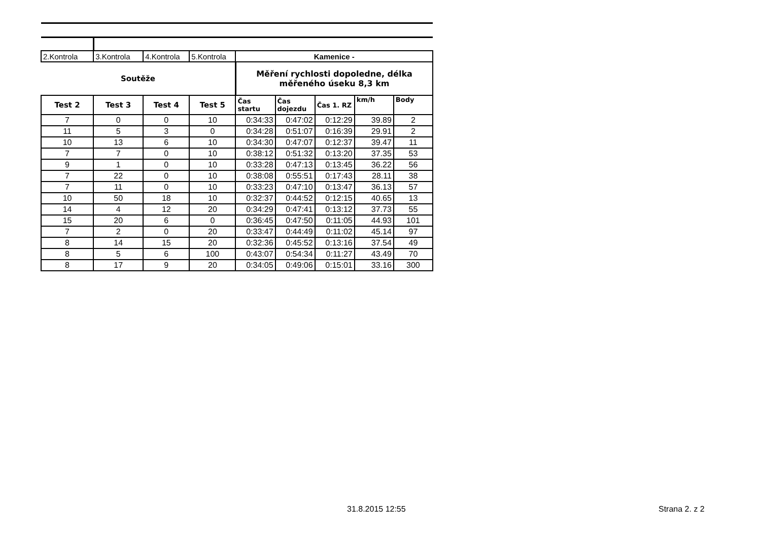| 2.Kontrola | 3.Kontrola | 4.Kontrola | 5.Kontrola | Kamenice - | | | | |
| Soutěže | | | | Měření rychlosti dopoledne, délka měřeného úseku 8,3 km | | | | |
| Test 2 | Test 3 | Test 4 | Test 5 | Čas startu | Čas dojezdu | Čas 1. RZ | km/h | Body |
| 7 | 0 | 0 | 10 | 0:34:33 | 0:47:02 | 0:12:29 | 39.89 | 2 |
| 11 | 5 | 3 | 0 | 0:34:28 | 0:51:07 | 0:16:39 | 29.91 | 2 |
| 10 | 13 | 6 | 10 | 0:34:30 | 0:47:07 | 0:12:37 | 39.47 | 11 |
| 7 | 7 | 0 | 10 | 0:38:12 | 0:51:32 | 0:13:20 | 37.35 | 53 |
| 9 | 1 | 0 | 10 | 0:33:28 | 0:47:13 | 0:13:45 | 36.22 | 56 |
| 7 | 22 | 0 | 10 | 0:38:08 | 0:55:51 | 0:17:43 | 28.11 | 38 |
| 7 | 11 | 0 | 10 | 0:33:23 | 0:47:10 | 0:13:47 | 36.13 | 57 |
| 10 | 50 | 18 | 10 | 0:32:37 | 0:44:52 | 0:12:15 | 40.65 | 13 |
| 14 | 4 | 12 | 20 | 0:34:29 | 0:47:41 | 0:13:12 | 37.73 | 55 |
| 15 | 20 | 6 | 0 | 0:36:45 | 0:47:50 | 0:11:05 | 44.93 | 101 |
| 7 | 2 | 0 | 20 | 0:33:47 | 0:44:49 | 0:11:02 | 45.14 | 97 |
| 8 | 14 | 15 | 20 | 0:32:36 | 0:45:52 | 0:13:16 | 37.54 | 49 |
| 8 | 5 | 6 | 100 | 0:43:07 | 0:54:34 | 0:11:27 | 43.49 | 70 |
| 8 | 17 | 9 | 20 | 0:34:05 | 0:49:06 | 0:15:01 | 33.16 | 300 |
31.8.2015 12:55 Strana 2. z 2